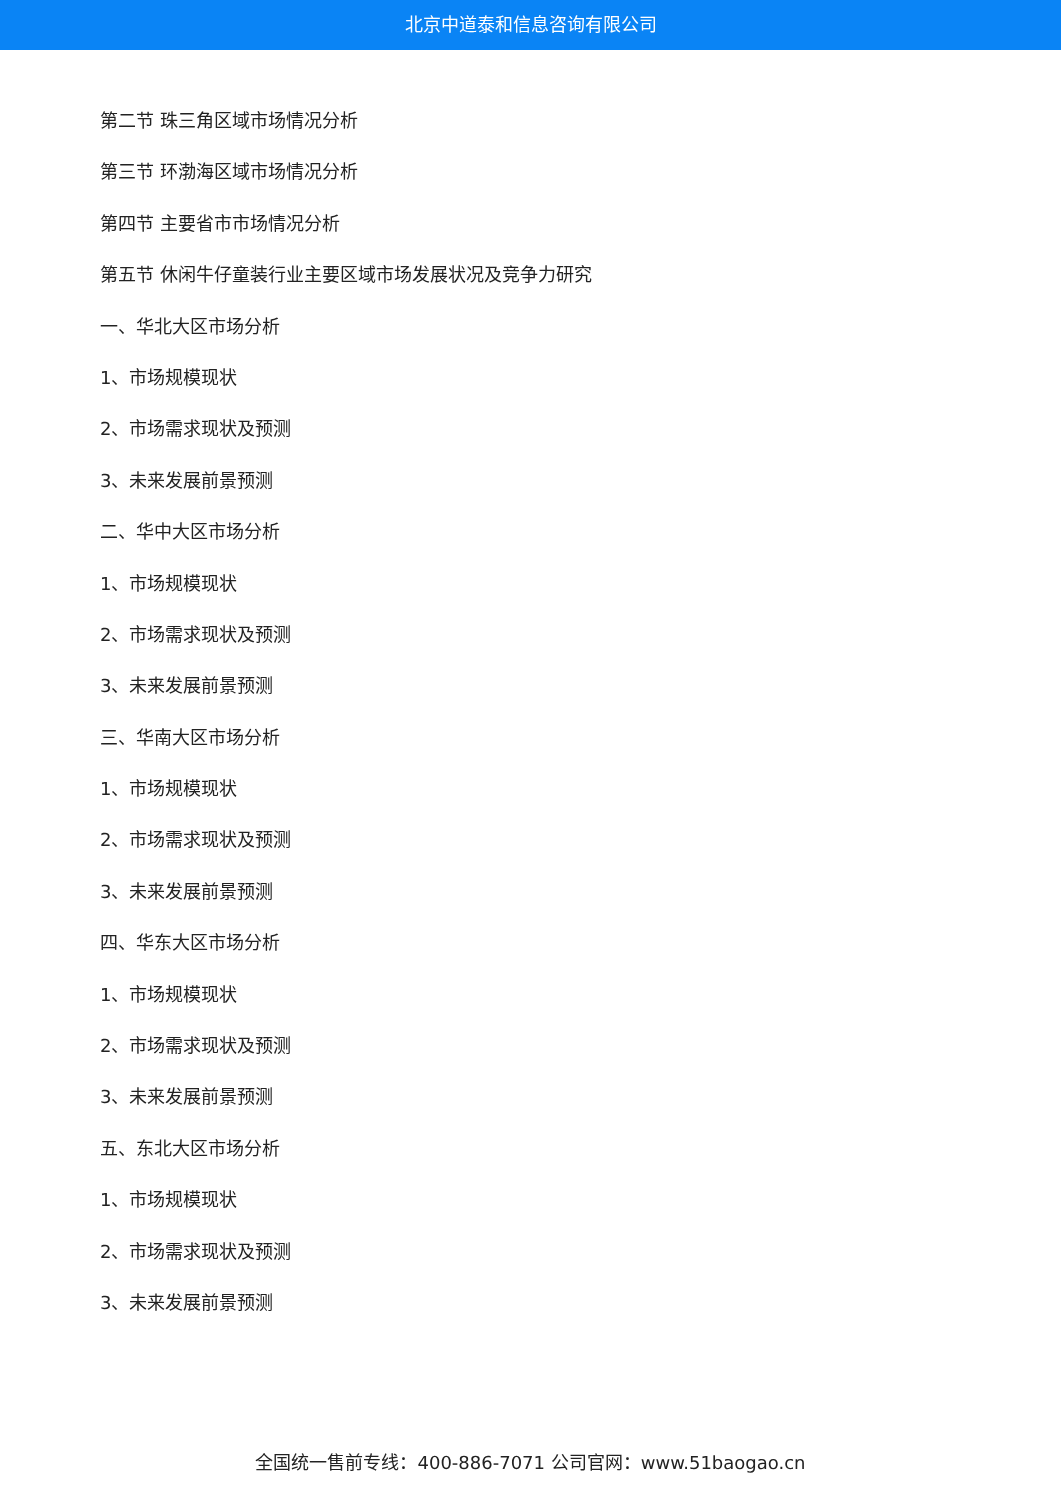北京中道泰和信息咨询有限公司
第二节 珠三角区域市场情况分析
第三节 环渤海区域市场情况分析
第四节 主要省市市场情况分析
第五节 休闲牛仔童装行业主要区域市场发展状况及竞争力研究
一、华北大区市场分析
1、市场规模现状
2、市场需求现状及预测
3、未来发展前景预测
二、华中大区市场分析
1、市场规模现状
2、市场需求现状及预测
3、未来发展前景预测
三、华南大区市场分析
1、市场规模现状
2、市场需求现状及预测
3、未来发展前景预测
四、华东大区市场分析
1、市场规模现状
2、市场需求现状及预测
3、未来发展前景预测
五、东北大区市场分析
1、市场规模现状
2、市场需求现状及预测
3、未来发展前景预测
全国统一售前专线：400-886-7071 公司官网：www.51baogao.cn